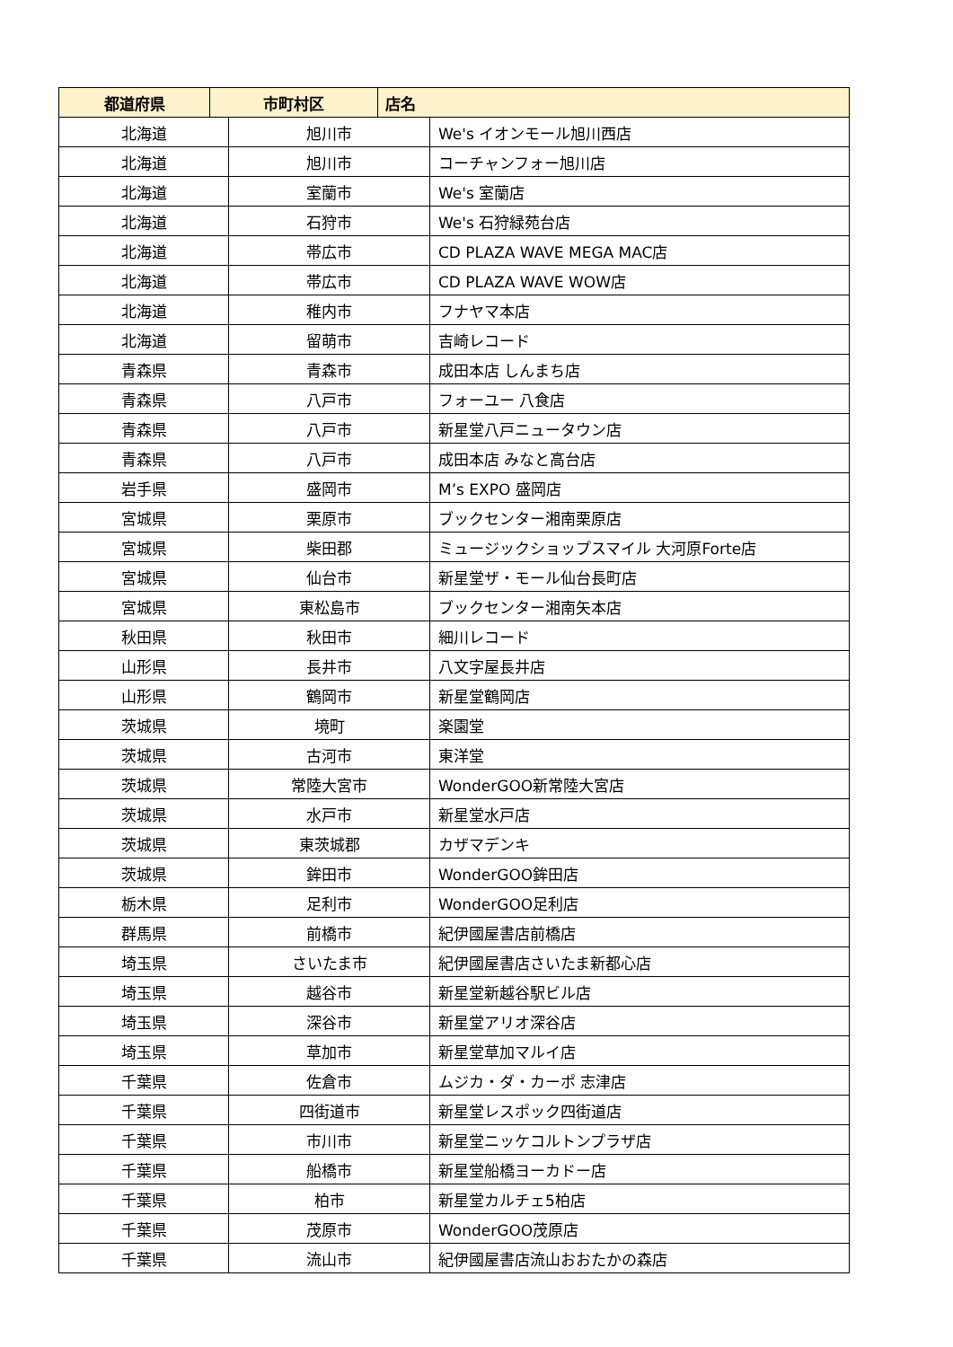| 都道府県 | 市町村区 | 店名 |
| --- | --- | --- |
| 北海道 | 旭川市 | We's イオンモール旭川西店 |
| 北海道 | 旭川市 | コーチャンフォー旭川店 |
| 北海道 | 室蘭市 | We's 室蘭店 |
| 北海道 | 石狩市 | We's 石狩緑苑台店 |
| 北海道 | 帯広市 | CD PLAZA WAVE MEGA MAC店 |
| 北海道 | 帯広市 | CD PLAZA WAVE WOW店 |
| 北海道 | 稚内市 | フナヤマ本店 |
| 北海道 | 留萌市 | 吉崎レコード |
| 青森県 | 青森市 | 成田本店 しんまち店 |
| 青森県 | 八戸市 | フォーユー 八食店 |
| 青森県 | 八戸市 | 新星堂八戸ニュータウン店 |
| 青森県 | 八戸市 | 成田本店 みなと高台店 |
| 岩手県 | 盛岡市 | M’s EXPO 盛岡店 |
| 宮城県 | 栗原市 | ブックセンター湘南栗原店 |
| 宮城県 | 柴田郡 | ミュージックショップスマイル 大河原Forte店 |
| 宮城県 | 仙台市 | 新星堂ザ・モール仙台長町店 |
| 宮城県 | 東松島市 | ブックセンター湘南矢本店 |
| 秋田県 | 秋田市 | 細川レコード |
| 山形県 | 長井市 | 八文字屋長井店 |
| 山形県 | 鶴岡市 | 新星堂鶴岡店 |
| 茨城県 | 境町 | 楽園堂 |
| 茨城県 | 古河市 | 東洋堂 |
| 茨城県 | 常陸大宮市 | WonderGOO新常陸大宮店 |
| 茨城県 | 水戸市 | 新星堂水戸店 |
| 茨城県 | 東茨城郡 | カザマデンキ |
| 茨城県 | 鉾田市 | WonderGOO鉾田店 |
| 栃木県 | 足利市 | WonderGOO足利店 |
| 群馬県 | 前橋市 | 紀伊國屋書店前橋店 |
| 埼玉県 | さいたま市 | 紀伊國屋書店さいたま新都心店 |
| 埼玉県 | 越谷市 | 新星堂新越谷駅ビル店 |
| 埼玉県 | 深谷市 | 新星堂アリオ深谷店 |
| 埼玉県 | 草加市 | 新星堂草加マルイ店 |
| 千葉県 | 佐倉市 | ムジカ・ダ・カーポ 志津店 |
| 千葉県 | 四街道市 | 新星堂レスポック四街道店 |
| 千葉県 | 市川市 | 新星堂ニッケコルトンプラザ店 |
| 千葉県 | 船橋市 | 新星堂船橋ヨーカドー店 |
| 千葉県 | 柏市 | 新星堂カルチェ5柏店 |
| 千葉県 | 茂原市 | WonderGOO茂原店 |
| 千葉県 | 流山市 | 紀伊國屋書店流山おおたかの森店 |